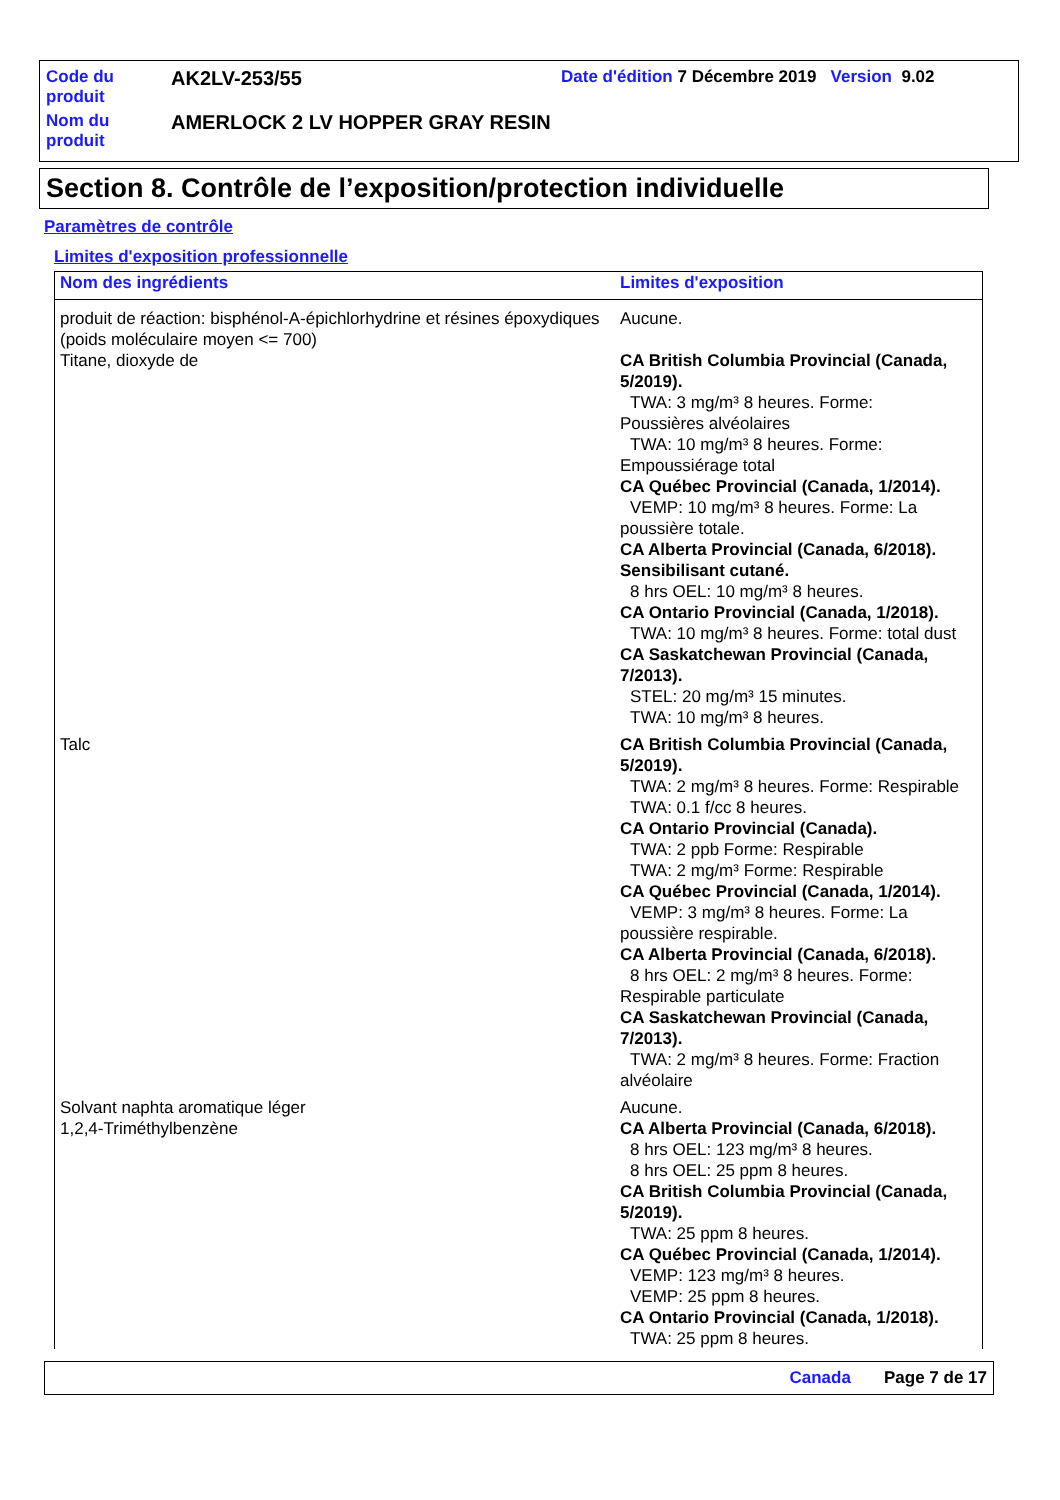| Code du produit | AK2LV-253/55 | Date d'édition 7 Décembre 2019 Version 9.02 |
| Nom du produit | AMERLOCK 2 LV HOPPER GRAY RESIN | |
Section 8. Contrôle de l’exposition/protection individuelle
Paramètres de contrôle
Limites d'exposition professionnelle
| Nom des ingrédients | Limites d'exposition |
| --- | --- |
| produit de réaction: bisphénol-A-épichlorhydrine et résines époxydiques (poids moléculaire moyen <= 700) | Aucune. |
| Titane, dioxyde de | CA British Columbia Provincial (Canada, 5/2019). TWA: 3 mg/m³ 8 heures. Forme: Poussières alvéolaires TWA: 10 mg/m³ 8 heures. Forme: Empoussiérage total CA Québec Provincial (Canada, 1/2014). VEMP: 10 mg/m³ 8 heures. Forme: La poussière totale. CA Alberta Provincial (Canada, 6/2018). Sensibilisant cutané. 8 hrs OEL: 10 mg/m³ 8 heures. CA Ontario Provincial (Canada, 1/2018). TWA: 10 mg/m³ 8 heures. Forme: total dust CA Saskatchewan Provincial (Canada, 7/2013). STEL: 20 mg/m³ 15 minutes. TWA: 10 mg/m³ 8 heures. |
| Talc | CA British Columbia Provincial (Canada, 5/2019). TWA: 2 mg/m³ 8 heures. Forme: Respirable TWA: 0.1 f/cc 8 heures. CA Ontario Provincial (Canada). TWA: 2 ppb Forme: Respirable TWA: 2 mg/m³ Forme: Respirable CA Québec Provincial (Canada, 1/2014). VEMP: 3 mg/m³ 8 heures. Forme: La poussière respirable. CA Alberta Provincial (Canada, 6/2018). 8 hrs OEL: 2 mg/m³ 8 heures. Forme: Respirable particulate CA Saskatchewan Provincial (Canada, 7/2013). TWA: 2 mg/m³ 8 heures. Forme: Fraction alvéolaire |
| Solvant naphta aromatique léger | Aucune. |
| 1,2,4-Triméthylbenzène | CA Alberta Provincial (Canada, 6/2018). 8 hrs OEL: 123 mg/m³ 8 heures. 8 hrs OEL: 25 ppm 8 heures. CA British Columbia Provincial (Canada, 5/2019). TWA: 25 ppm 8 heures. CA Québec Provincial (Canada, 1/2014). VEMP: 123 mg/m³ 8 heures. VEMP: 25 ppm 8 heures. CA Ontario Provincial (Canada, 1/2018). TWA: 25 ppm 8 heures. |
Canada Page 7 de 17